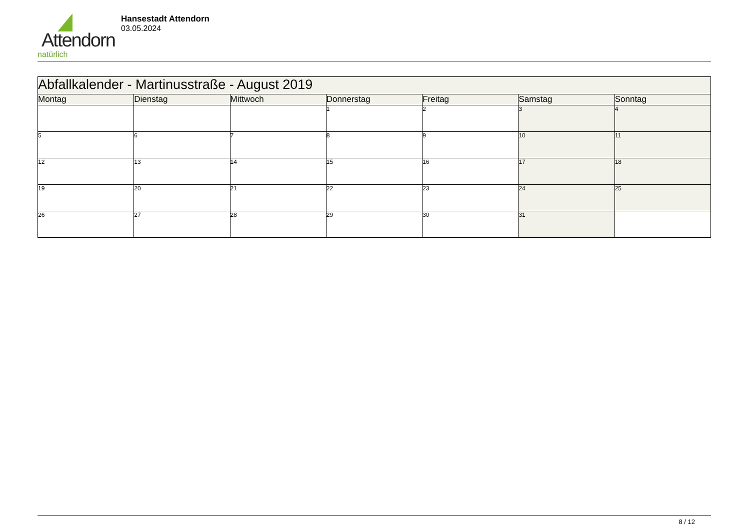Attendorn
natürlich
Hansestadt Attendorn
03.05.2024
| Abfallkalender - Martinusstraße - August 2019 | | | | | | |
| --- | --- | --- | --- | --- | --- | --- |
| Montag | Dienstag | Mittwoch | Donnerstag | Freitag | Samstag | Sonntag |
| | | | 1 | 2 | 3 | 4 |
| 5 | 6 | 7 | 8 | 9 | 10 | 11 |
| 12 | 13 | 14 | 15 | 16 | 17 | 18 |
| 19 | 20 | 21 | 22 | 23 | 24 | 25 |
| 26 | 27 | 28 | 29 | 30 | 31 | |
8 / 12